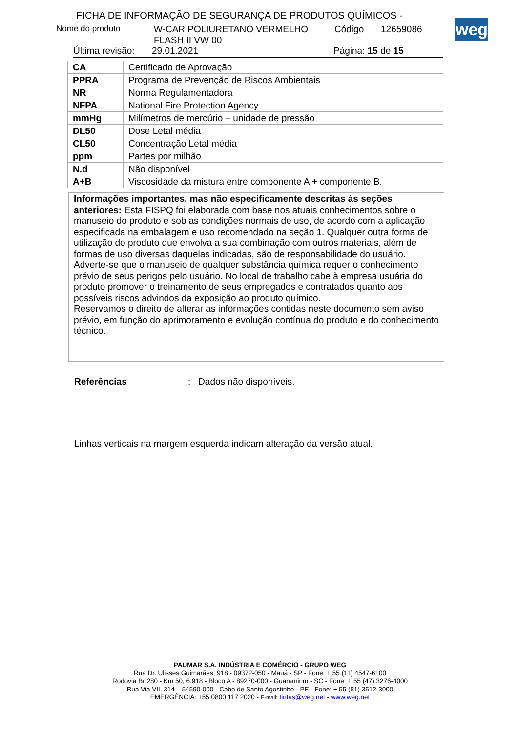FICHA DE INFORMAÇÃO DE SEGURANÇA DE PRODUTOS QUÍMICOS -
weg
Nome do produto W-CAR POLIURETANO VERMELHO
FLASH II VW 00 Código 12659086
Última revisão: 29.01.2021 Página: 15 de 15
| CA | Certificado de Aprovação |
| PPRA | Programa de Prevenção de Riscos Ambientais |
| NR | Norma Regulamentadora |
| NFPA | National Fire Protection Agency |
| mmHg | Milímetros de mercúrio – unidade de pressão |
| DL50 | Dose Letal média |
| CL50 | Concentração Letal média |
| ppm | Partes por milhão |
| N.d | Não disponível |
| A+B | Viscosidade da mistura entre componente A + componente B. |
Informações importantes, mas não especificamente descritas às seções anteriores: Esta FISPQ foi elaborada com base nos atuais conhecimentos sobre o manuseio do produto e sob as condições normais de uso, de acordo com a aplicação especificada na embalagem e uso recomendado na seção 1. Qualquer outra forma de utilização do produto que envolva a sua combinação com outros materiais, além de formas de uso diversas daquelas indicadas, são de responsabilidade do usuário. Adverte-se que o manuseio de qualquer substância química requer o conhecimento prévio de seus perigos pelo usuário. No local de trabalho cabe à empresa usuária do produto promover o treinamento de seus empregados e contratados quanto aos possíveis riscos advindos da exposição ao produto químico.
Reservamos o direito de alterar as informações contidas neste documento sem aviso prévio, em função do aprimoramento e evolução contínua do produto e do conhecimento técnico.
Referências: Dados não disponíveis.
Linhas verticais na margem esquerda indicam alteração da versão atual.
PAUMAR S.A. INDÚSTRIA E COMÉRCIO - GRUPO WEG
Rua Dr. Ulisses Guimarães, 918 - 09372-050 - Mauá - SP - Fone: + 55 (11) 4547-6100
Rodovia Br 280 - Km 50, 6.918 - Bloco A - 89270-000 - Guaramirim - SC - Fone: + 55 (47) 3276-4000
Rua Via VII, 314 – 54590-000 - Cabo de Santo Agostinho - PE - Fone: + 55 (81) 3512-3000
EMERGÊNCIA: +55 0800 117 2020 - E-mail: tintas@weg.net - www.weg.net